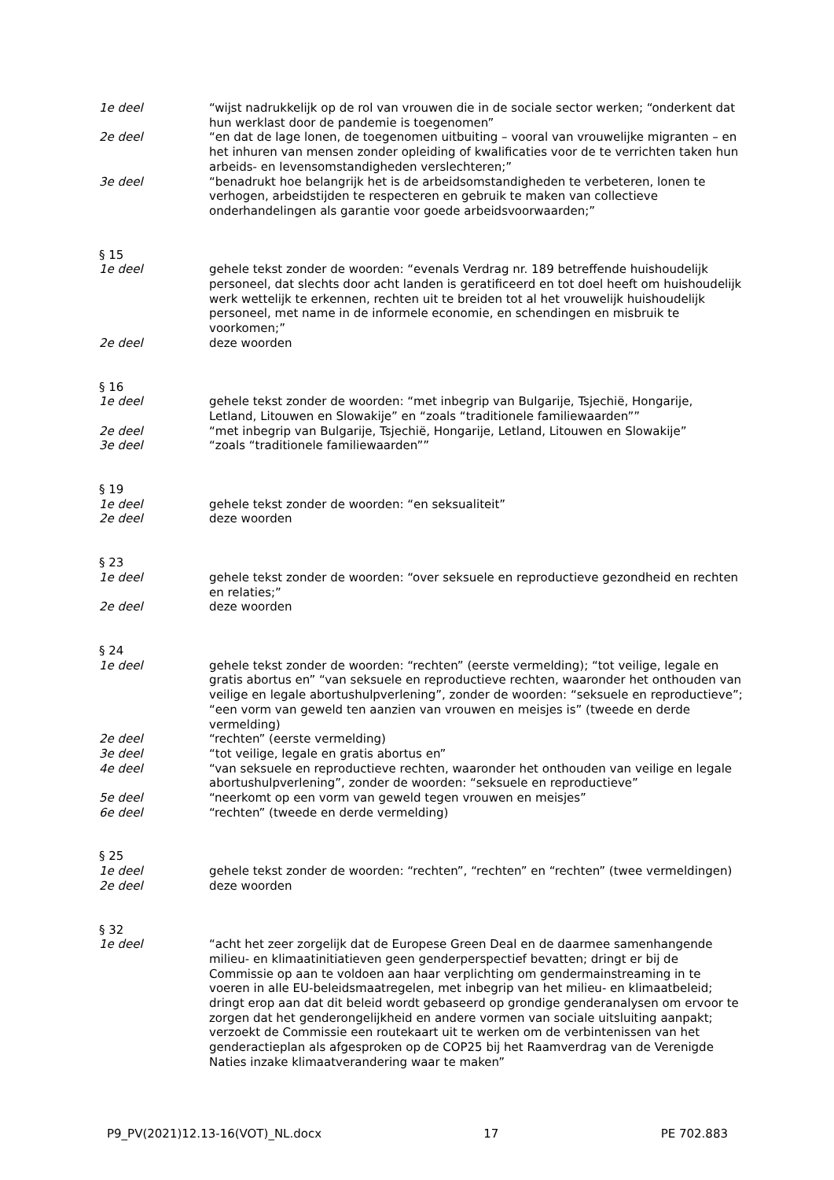1e deel “wijst nadrukkelijk op de rol van vrouwen die in de sociale sector werken; “onderkent dat hun werklast door de pandemie is toegenomen”
2e deel “en dat de lage lonen, de toegenomen uitbuiting – vooral van vrouwelijke migranten – en het inhuren van mensen zonder opleiding of kwalificaties voor de te verrichten taken hun arbeids- en levensomstandigheden verslechteren;”
3e deel “benadrukt hoe belangrijk het is de arbeidsomstandigheden te verbeteren, lonen te verhogen, arbeidstijden te respecteren en gebruik te maken van collectieve onderhandelingen als garantie voor goede arbeidsvoorwaarden;”
§ 15
1e deel gehele tekst zonder de woorden: “evenals Verdrag nr. 189 betreffende huishoudelijk personeel, dat slechts door acht landen is geratificeerd en tot doel heeft om huishoudelijk werk wettelijk te erkennen, rechten uit te breiden tot al het vrouwelijk huishoudelijk personeel, met name in de informele economie, en schendingen en misbruik te voorkomen;”
2e deel deze woorden
§ 16
1e deel gehele tekst zonder de woorden: “met inbegrip van Bulgarije, Tsjechië, Hongarije, Letland, Litouwen en Slowakije” en “zoals “traditionele familiewaarden””
2e deel “met inbegrip van Bulgarije, Tsjechië, Hongarije, Letland, Litouwen en Slowakije”
3e deel “zoals “traditionele familiewaarden””
§ 19
1e deel gehele tekst zonder de woorden: “en seksualiteit”
2e deel deze woorden
§ 23
1e deel gehele tekst zonder de woorden: “over seksuele en reproductieve gezondheid en rechten en relaties;”
2e deel deze woorden
§ 24
1e deel gehele tekst zonder de woorden: “rechten” (eerste vermelding); “tot veilige, legale en gratis abortus en” “van seksuele en reproductieve rechten, waaronder het onthouden van veilige en legale abortushulpverlening”, zonder de woorden: “seksuele en reproductieve”; “een vorm van geweld ten aanzien van vrouwen en meisjes is” (tweede en derde vermelding)
2e deel “rechten” (eerste vermelding)
3e deel “tot veilige, legale en gratis abortus en”
4e deel “van seksuele en reproductieve rechten, waaronder het onthouden van veilige en legale abortushulpverlening”, zonder de woorden: “seksuele en reproductieve”
5e deel “neerkomt op een vorm van geweld tegen vrouwen en meisjes”
6e deel “rechten” (tweede en derde vermelding)
§ 25
1e deel gehele tekst zonder de woorden: “rechten”, “rechten” en “rechten” (twee vermeldingen)
2e deel deze woorden
§ 32
1e deel “acht het zeer zorgelijk dat de Europese Green Deal en de daarmee samenhangende milieu- en klimaatinitiatieven geen genderperspectief bevatten; dringt er bij de Commissie op aan te voldoen aan haar verplichting om gendermainstreaming in te voeren in alle EU-beleidsmaatregelen, met inbegrip van het milieu- en klimaatbeleid; dringt erop aan dat dit beleid wordt gebaseerd op grondige genderanalysen om ervoor te zorgen dat het genderongelijkheid en andere vormen van sociale uitsluiting aanpakt; verzoekt de Commissie een routekaart uit te werken om de verbintenissen van het genderactieplan als afgesproken op de COP25 bij het Raamverdrag van de Verenigde Naties inzake klimaatverandering waar te maken”
P9_PV(2021)12.13-16(VOT)_NL.docx 17 PE 702.883